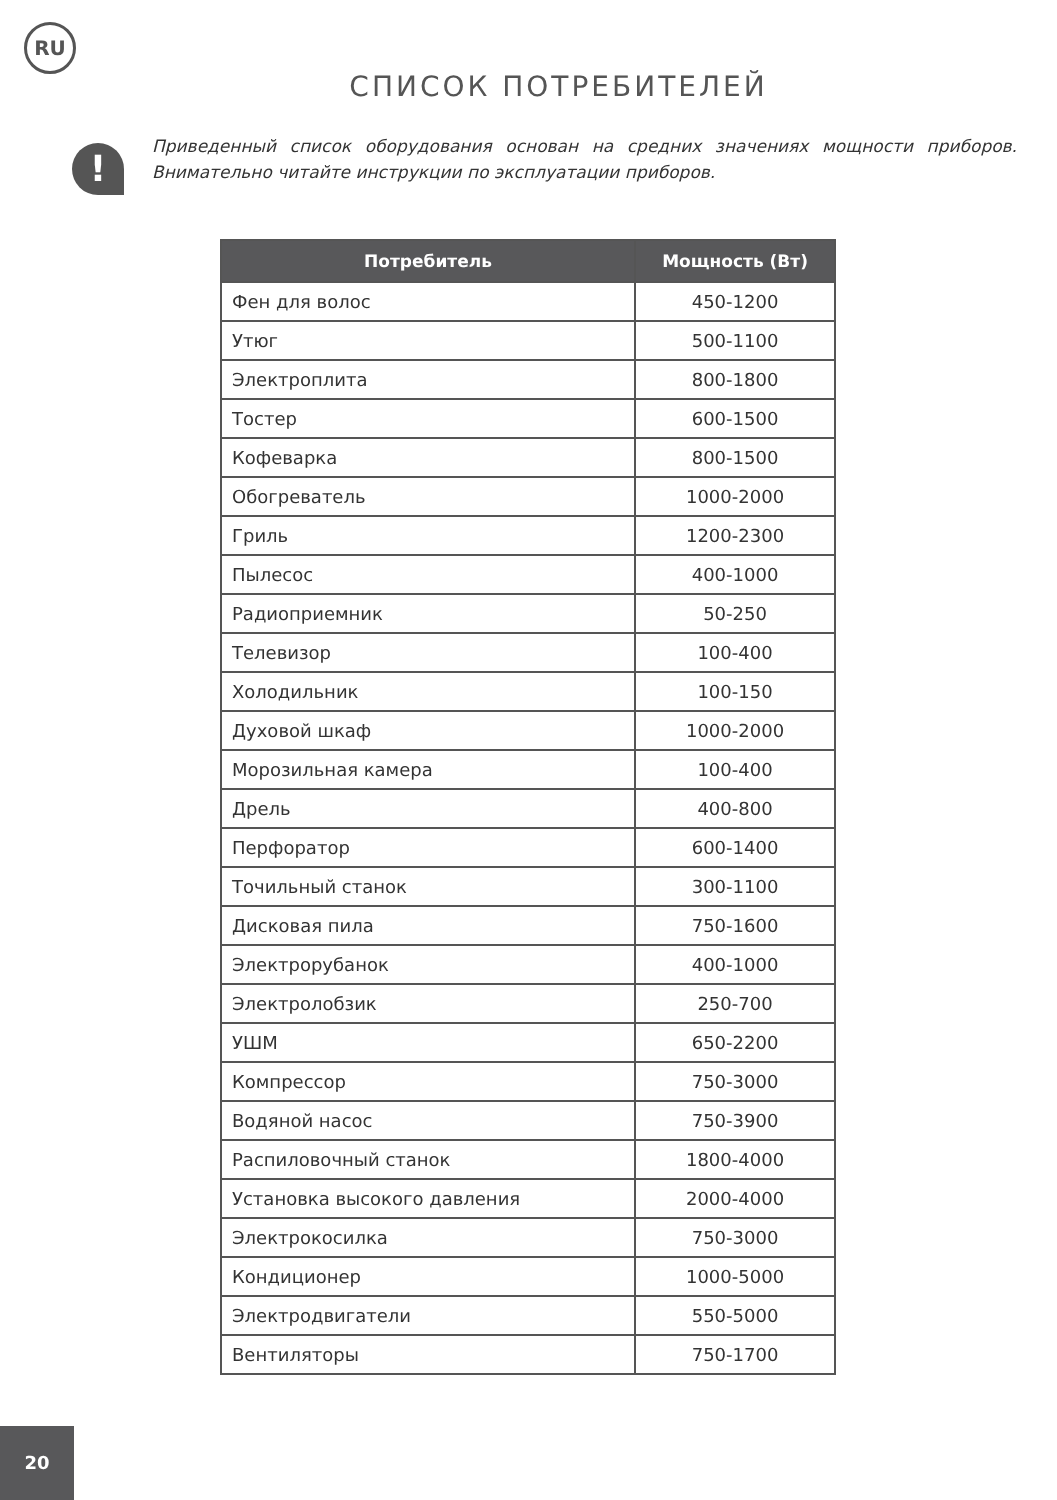RU
СПИСОК ПОТРЕБИТЕЛЕЙ
!
Приведенный список оборудования основан на средних значениях мощности приборов. Внимательно читайте инструкции по эксплуатации приборов.
| Потребитель | Мощность (Вт) |
| --- | --- |
| Фен для волос | 450-1200 |
| Утюг | 500-1100 |
| Электроплита | 800-1800 |
| Тостер | 600-1500 |
| Кофеварка | 800-1500 |
| Обогреватель | 1000-2000 |
| Гриль | 1200-2300 |
| Пылесос | 400-1000 |
| Радиоприемник | 50-250 |
| Телевизор | 100-400 |
| Холодильник | 100-150 |
| Духовой шкаф | 1000-2000 |
| Морозильная камера | 100-400 |
| Дрель | 400-800 |
| Перфоратор | 600-1400 |
| Точильный станок | 300-1100 |
| Дисковая пила | 750-1600 |
| Электрорубанок | 400-1000 |
| Электролобзик | 250-700 |
| УШМ | 650-2200 |
| Компрессор | 750-3000 |
| Водяной насос | 750-3900 |
| Распиловочный станок | 1800-4000 |
| Установка высокого давления | 2000-4000 |
| Электрокосилка | 750-3000 |
| Кондиционер | 1000-5000 |
| Электродвигатели | 550-5000 |
| Вентиляторы | 750-1700 |
20